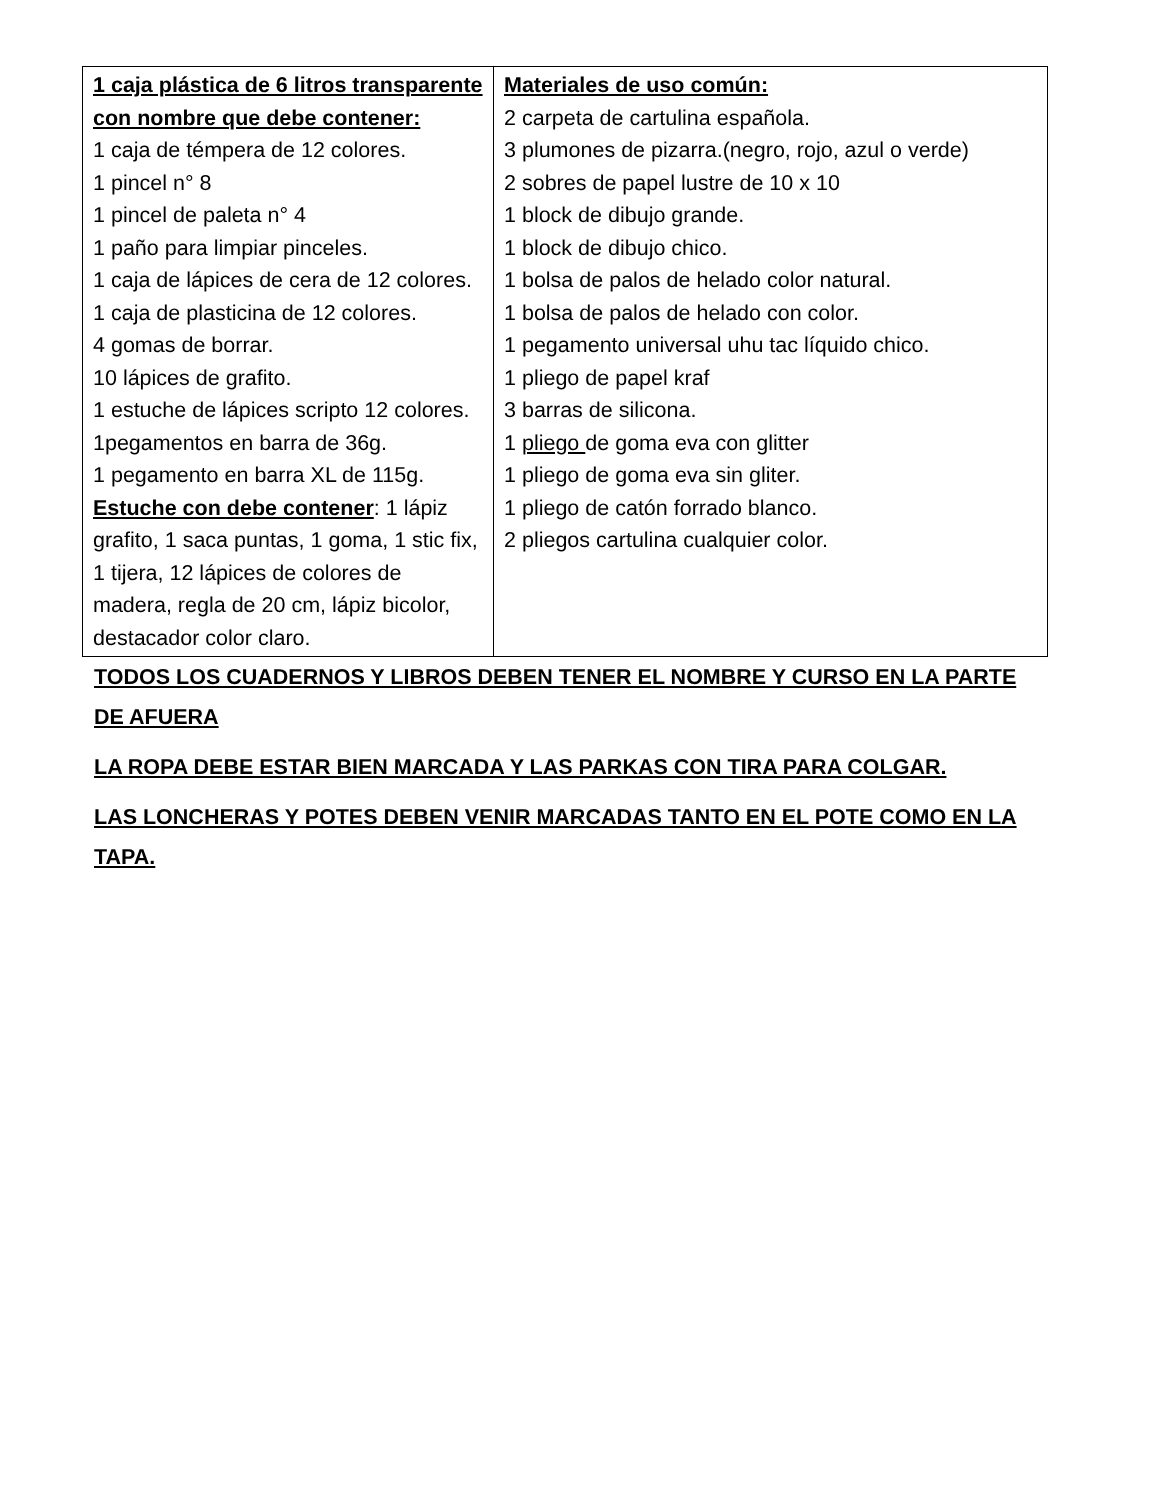| 1 caja plástica de 6 litros transparente con nombre que debe contener: 1 caja de témpera de 12 colores. 1 pincel n° 8 1 pincel de paleta n° 4 1 paño para limpiar pinceles. 1 caja de lápices de cera de 12 colores. 1 caja de plasticina de 12 colores. 4 gomas de borrar. 10 lápices de grafito. 1 estuche de lápices scripto 12 colores. 1pegamentos en barra de 36g. 1 pegamento en barra XL de 115g. Estuche con debe contener : 1 lápiz grafito, 1 saca puntas, 1 goma, 1 stic fix, 1 tijera, 12 lápices de colores de madera, regla de 20 cm, lápiz bicolor, destacador color claro. | Materiales de uso común: 2 carpeta de cartulina española. 3 plumones de pizarra.(negro, rojo, azul o verde) 2 sobres de papel lustre de 10 x 10 1 block de dibujo grande. 1 block de dibujo chico. 1 bolsa de palos de helado color natural. 1 bolsa de palos de helado con color. 1 pegamento universal uhu tac líquido chico. 1 pliego de papel kraf 3 barras de silicona. 1 pliego de goma eva con glitter 1 pliego de goma eva sin gliter. 1 pliego de catón forrado blanco. 2 pliegos cartulina cualquier color. |
TODOS LOS CUADERNOS Y LIBROS DEBEN TENER EL NOMBRE Y CURSO EN LA PARTE DE AFUERA
LA ROPA DEBE ESTAR BIEN MARCADA Y LAS PARKAS CON TIRA PARA COLGAR.
LAS LONCHERAS Y POTES DEBEN VENIR MARCADAS TANTO EN EL POTE COMO EN LA TAPA.